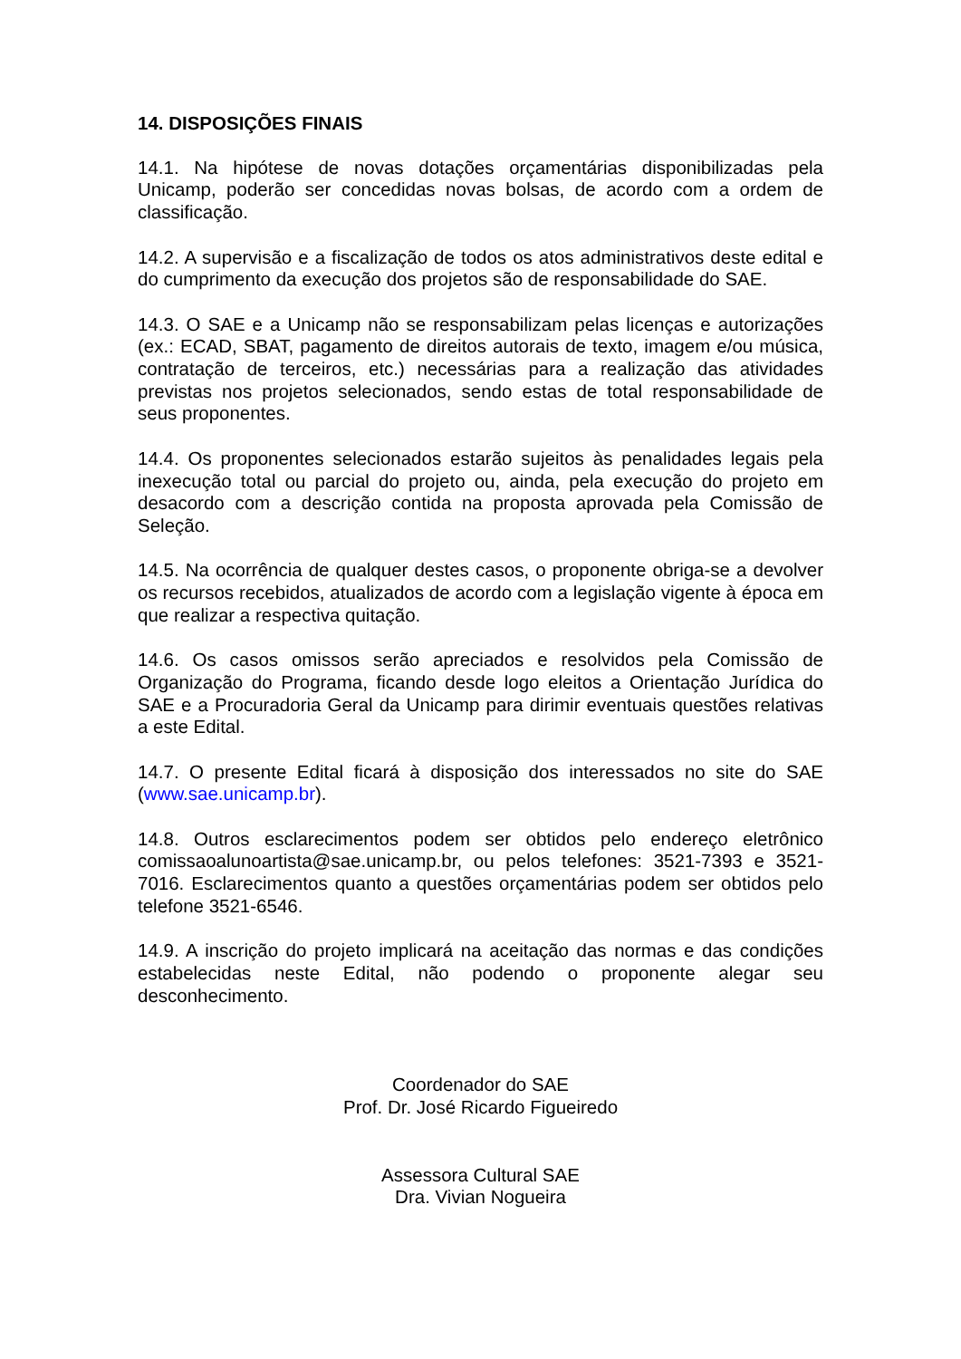14. DISPOSIÇÕES FINAIS
14.1. Na hipótese de novas dotações orçamentárias disponibilizadas pela Unicamp, poderão ser concedidas novas bolsas, de acordo com a ordem de classificação.
14.2. A supervisão e a fiscalização de todos os atos administrativos deste edital e do cumprimento da execução dos projetos são de responsabilidade do SAE.
14.3. O SAE e a Unicamp não se responsabilizam pelas licenças e autorizações (ex.: ECAD, SBAT, pagamento de direitos autorais de texto, imagem e/ou música, contratação de terceiros, etc.) necessárias para a realização das atividades previstas nos projetos selecionados, sendo estas de total responsabilidade de seus proponentes.
14.4. Os proponentes selecionados estarão sujeitos às penalidades legais pela inexecução total ou parcial do projeto ou, ainda, pela execução do projeto em desacordo com a descrição contida na proposta aprovada pela Comissão de Seleção.
14.5. Na ocorrência de qualquer destes casos, o proponente obriga-se a devolver os recursos recebidos, atualizados de acordo com a legislação vigente à época em que realizar a respectiva quitação.
14.6. Os casos omissos serão apreciados e resolvidos pela Comissão de Organização do Programa, ficando desde logo eleitos a Orientação Jurídica do SAE e a Procuradoria Geral da Unicamp para dirimir eventuais questões relativas a este Edital.
14.7. O presente Edital ficará à disposição dos interessados no site do SAE (www.sae.unicamp.br).
14.8. Outros esclarecimentos podem ser obtidos pelo endereço eletrônico comissaoalunoartista@sae.unicamp.br, ou pelos telefones: 3521-7393 e 3521-7016. Esclarecimentos quanto a questões orçamentárias podem ser obtidos pelo telefone 3521-6546.
14.9. A inscrição do projeto implicará na aceitação das normas e das condições estabelecidas neste Edital, não podendo o proponente alegar seu desconhecimento.
Coordenador do SAE
Prof. Dr. José Ricardo Figueiredo
Assessora Cultural SAE
Dra. Vivian Nogueira